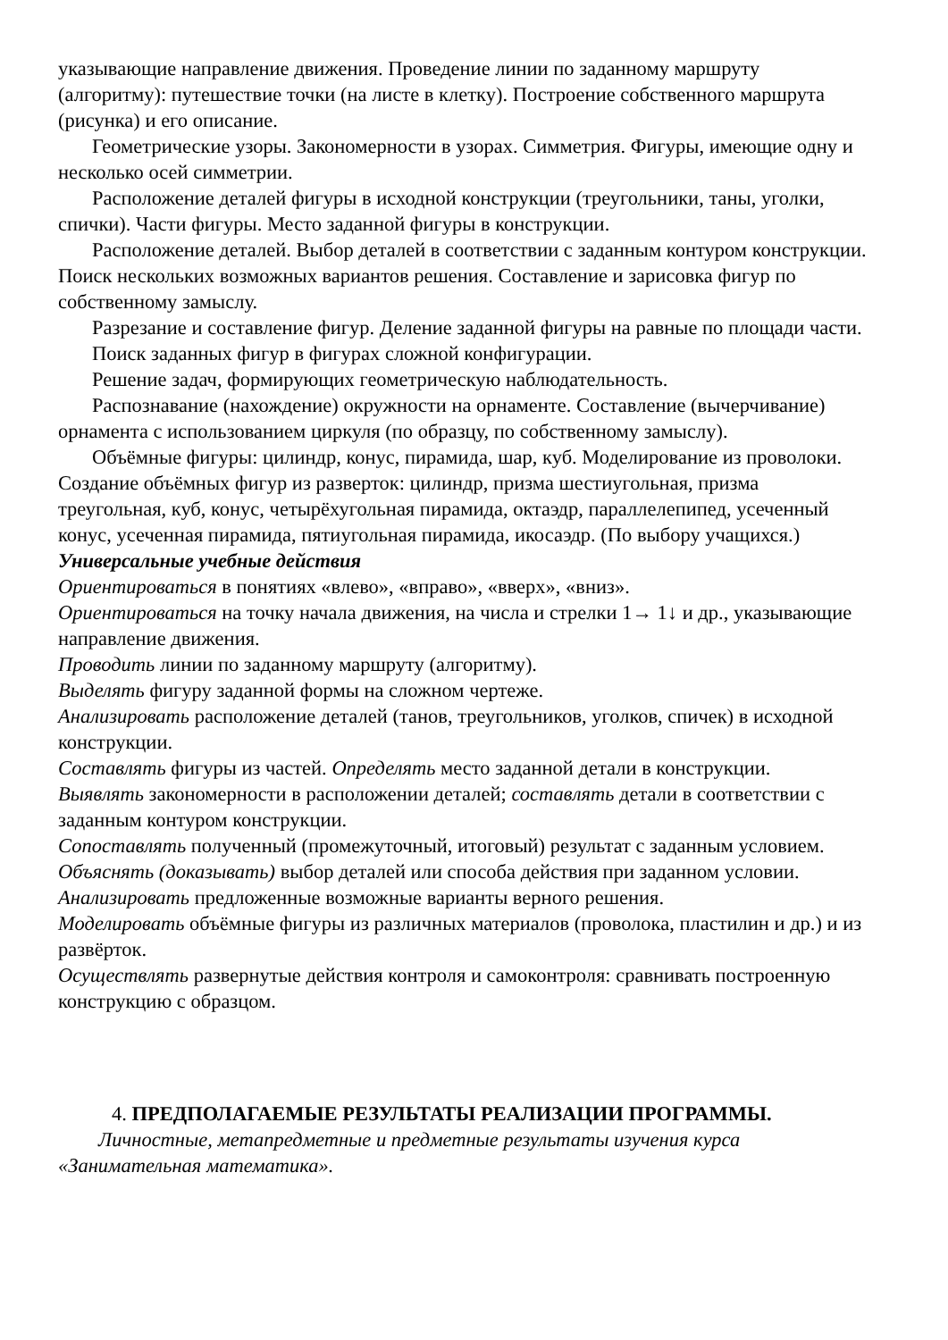указывающие направление движения. Проведение линии по заданному маршруту (алгоритму): путешествие точки (на листе в клетку). Построение собственного маршрута (рисунка) и его описание.
Геометрические узоры. Закономерности в узорах. Симметрия. Фигуры, имеющие одну и несколько осей симметрии.
Расположение деталей фигуры в исходной конструкции (треугольники, таны, уголки, спички). Части фигуры. Место заданной фигуры в конструкции.
Расположение деталей. Выбор деталей в соответствии с заданным контуром конструкции. Поиск нескольких возможных вариантов решения. Составление и зарисовка фигур по собственному замыслу.
Разрезание и составление фигур. Деление заданной фигуры на равные по площади части.
Поиск заданных фигур в фигурах сложной конфигурации.
Решение задач, формирующих геометрическую наблюдательность.
Распознавание (нахождение) окружности на орнаменте. Составление (вычерчивание) орнамента с использованием циркуля (по образцу, по собственному замыслу).
Объёмные фигуры: цилиндр, конус, пирамида, шар, куб. Моделирование из проволоки. Создание объёмных фигур из разверток: цилиндр, призма шестиугольная, призма треугольная, куб, конус, четырёхугольная пирамида, октаэдр, параллелепипед, усеченный конус, усеченная пирамида, пятиугольная пирамида, икосаэдр. (По выбору учащихся.)
Универсальные учебные действия
Ориентироваться в понятиях «влево», «вправо», «вверх», «вниз».
Ориентироваться на точку начала движения, на числа и стрелки 1→ 1↓ и др., указывающие направление движения.
Проводить линии по заданному маршруту (алгоритму).
Выделять фигуру заданной формы на сложном чертеже.
Анализировать расположение деталей (танов, треугольников, уголков, спичек) в исходной конструкции.
Составлять фигуры из частей. Определять место заданной детали в конструкции.
Выявлять закономерности в расположении деталей; составлять детали в соответствии с заданным контуром конструкции.
Сопоставлять полученный (промежуточный, итоговый) результат с заданным условием.
Объяснять (доказывать) выбор деталей или способа действия при заданном условии.
Анализировать предложенные возможные варианты верного решения.
Моделировать объёмные фигуры из различных материалов (проволока, пластилин и др.) и из развёрток.
Осуществлять развернутые действия контроля и самоконтроля: сравнивать построенную конструкцию с образцом.
4. ПРЕДПОЛАГАЕМЫЕ РЕЗУЛЬТАТЫ РЕАЛИЗАЦИИ ПРОГРАММЫ.
Личностные, метапредметные и предметные результаты изучения курса «Занимательная математика».